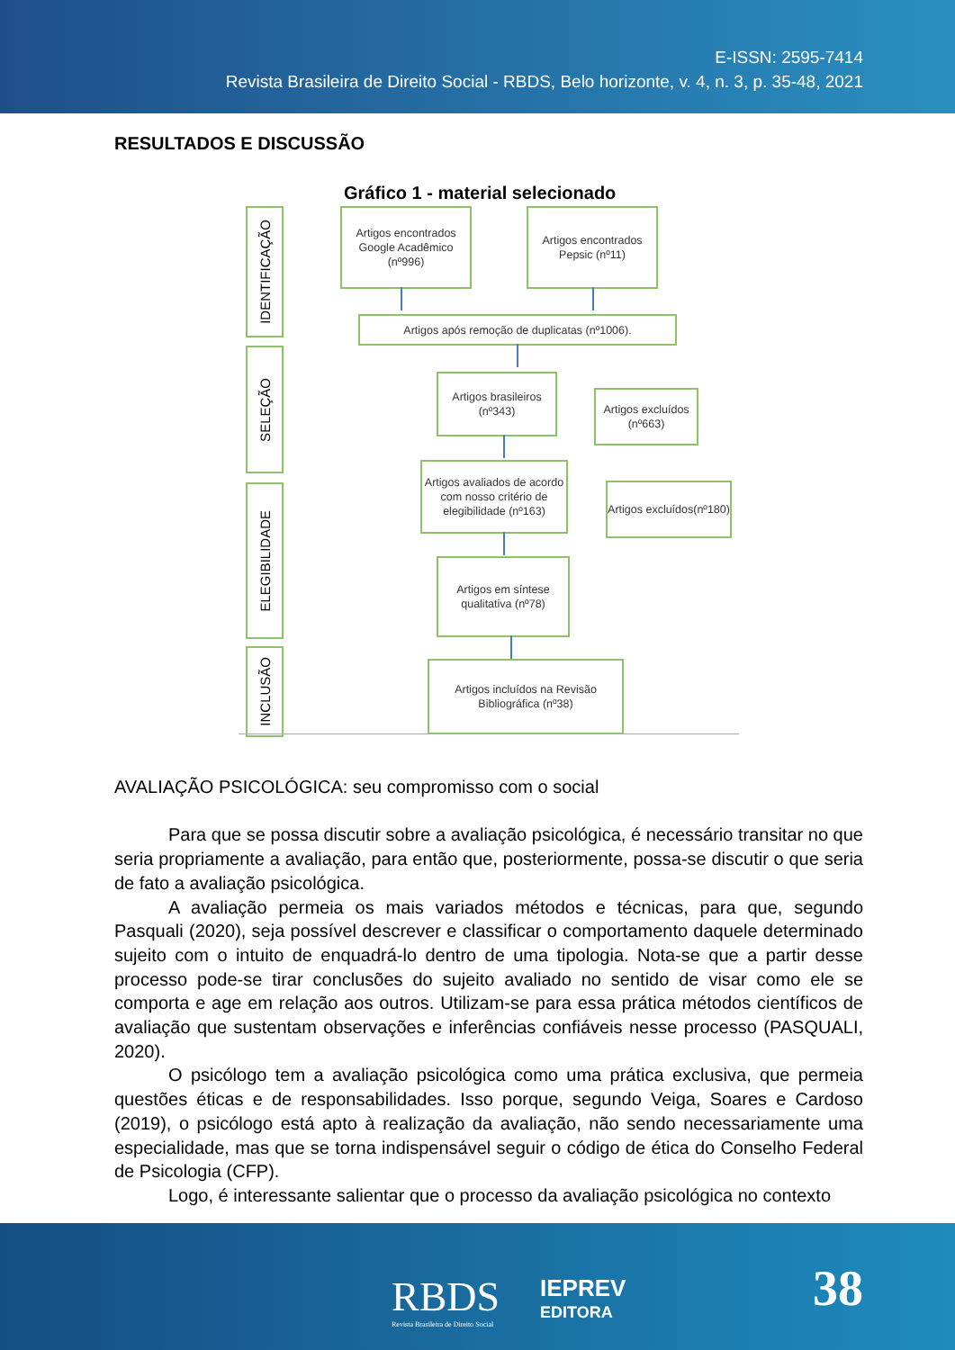E-ISSN: 2595-7414
Revista Brasileira de Direito Social - RBDS, Belo horizonte, v. 4, n. 3, p. 35-48, 2021
RESULTADOS E DISCUSSÃO
Gráfico 1 - material selecionado
IDENTIFICAÇÃO
SELEÇÃO
ELEGIBILIDADE
INCLUSÃO
Artigos encontrados Google Acadêmico (nº996)
Artigos encontrados Pepsic (nº11)
Artigos após remoção de duplicatas (nº1006).
Artigos brasileiros (nº343)
Artigos excluídos (nº663)
Artigos avaliados de acordo com nosso critério de elegibilidade (nº163)
Artigos excluídos(nº180)
Artigos em síntese qualitativa (nº78)
Artigos incluídos na Revisão Bibliográfica (nº38)
AVALIAÇÃO PSICOLÓGICA: seu compromisso com o social
Para que se possa discutir sobre a avaliação psicológica, é necessário transitar no que seria propriamente a avaliação, para então que, posteriormente, possa-se discutir o que seria de fato a avaliação psicológica.
A avaliação permeia os mais variados métodos e técnicas, para que, segundo Pasquali (2020), seja possível descrever e classificar o comportamento daquele determinado sujeito com o intuito de enquadrá-lo dentro de uma tipologia. Nota-se que a partir desse processo pode-se tirar conclusões do sujeito avaliado no sentido de visar como ele se comporta e age em relação aos outros. Utilizam-se para essa prática métodos científicos de avaliação que sustentam observações e inferências confiáveis nesse processo (PASQUALI, 2020).
O psicólogo tem a avaliação psicológica como uma prática exclusiva, que permeia questões éticas e de responsabilidades. Isso porque, segundo Veiga, Soares e Cardoso (2019), o psicólogo está apto à realização da avaliação, não sendo necessariamente uma especialidade, mas que se torna indispensável seguir o código de ética do Conselho Federal de Psicologia (CFP).
Logo, é interessante salientar que o processo da avaliação psicológica no contexto
RBDS
Revista Brasileira de Direito Social
IEPREV
EDITORA
38